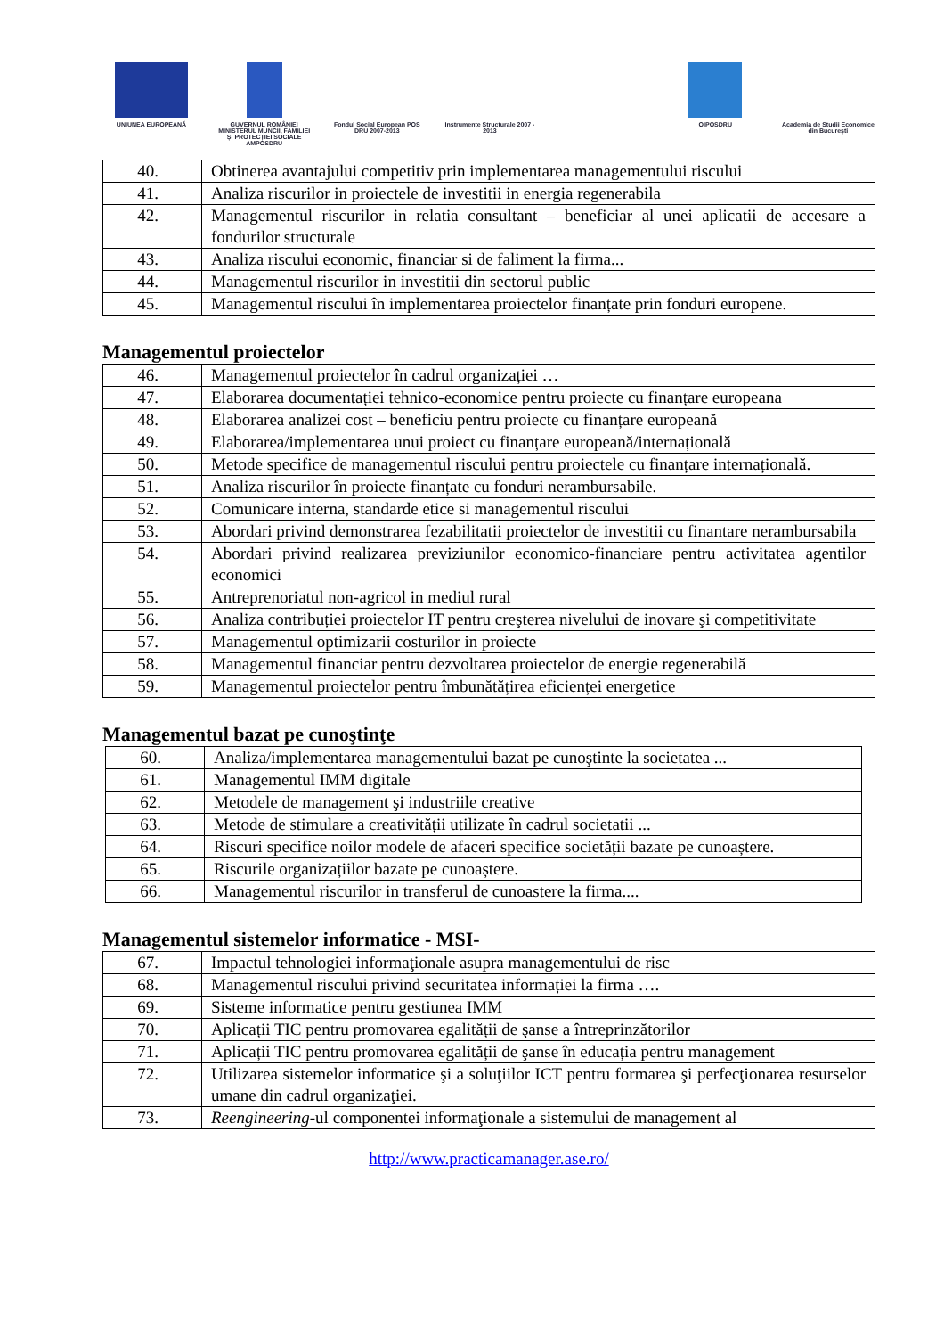UNIUNEA EUROPEANĂ GUVERNUL ROMÂNIEI MINISTERUL MUNCII, FAMILIEI ȘI PROTECȚIEI SOCIALE AMPOSDRU
Fondul Social European POS DRU 2007-2013
Instrumente Structurale 2007 - 2013
OIPOSDRU Academia de Studii Economice din București
| 40. | Obtinerea avantajului competitiv prin implementarea managementului riscului |
| 41. | Analiza riscurilor in proiectele de investitii in energia regenerabila |
| 42. | Managementul riscurilor in relatia consultant – beneficiar al unei aplicatii de accesare a fondurilor structurale |
| 43. | Analiza riscului economic, financiar si de faliment la firma... |
| 44. | Managementul riscurilor in investitii din sectorul public |
| 45. | Managementul riscului în implementarea proiectelor finanțate prin fonduri europene. |
Managementul proiectelor
| 46. | Managementul proiectelor în cadrul organizației … |
| 47. | Elaborarea documentației tehnico-economice pentru proiecte cu finanțare europeana |
| 48. | Elaborarea analizei cost – beneficiu pentru proiecte cu finanțare europeană |
| 49. | Elaborarea/implementarea unui proiect cu finanțare europeană/internațională |
| 50. | Metode specifice de managementul riscului pentru proiectele cu finanțare internațională. |
| 51. | Analiza riscurilor în proiecte finanțate cu fonduri nerambursabile. |
| 52. | Comunicare interna, standarde etice si managementul riscului |
| 53. | Abordari privind demonstrarea fezabilitatii proiectelor de investitii cu finantare nerambursabila |
| 54. | Abordari privind realizarea previziunilor economico-financiare pentru activitatea agentilor economici |
| 55. | Antreprenoriatul non-agricol in mediul rural |
| 56. | Analiza contribuției proiectelor IT pentru creşterea nivelului de inovare şi competitivitate |
| 57. | Managementul optimizarii costurilor in proiecte |
| 58. | Managementul financiar pentru dezvoltarea proiectelor de energie regenerabilă |
| 59. | Managementul proiectelor pentru îmbunătățirea eficienței energetice |
Managementul bazat pe cunoştinţe
| 60. | Analiza/implementarea managementului bazat pe cunoştinte la societatea ... |
| 61. | Managementul IMM digitale |
| 62. | Metodele de management şi industriile creative |
| 63. | Metode de stimulare a creativității utilizate în cadrul societatii ... |
| 64. | Riscuri specifice noilor modele de afaceri specifice societății bazate pe cunoaștere. |
| 65. | Riscurile organizațiilor bazate pe cunoaștere. |
| 66. | Managementul riscurilor in transferul de cunoastere la firma.... |
Managementul sistemelor informatice - MSI-
| 67. | Impactul tehnologiei informaţionale asupra managementului de risc |
| 68. | Managementul riscului privind securitatea informației la firma …. |
| 69. | Sisteme informatice pentru gestiunea IMM |
| 70. | Aplicații TIC pentru promovarea egalității de şanse a întreprinzătorilor |
| 71. | Aplicații TIC pentru promovarea egalității de şanse în educația pentru management |
| 72. | Utilizarea sistemelor informatice şi a soluţiilor ICT pentru formarea şi perfecţionarea resurselor umane din cadrul organizaţiei. |
| 73. | Reengineering -ul componentei informaţionale a sistemului de management al |
http://www.practicamanager.ase.ro/